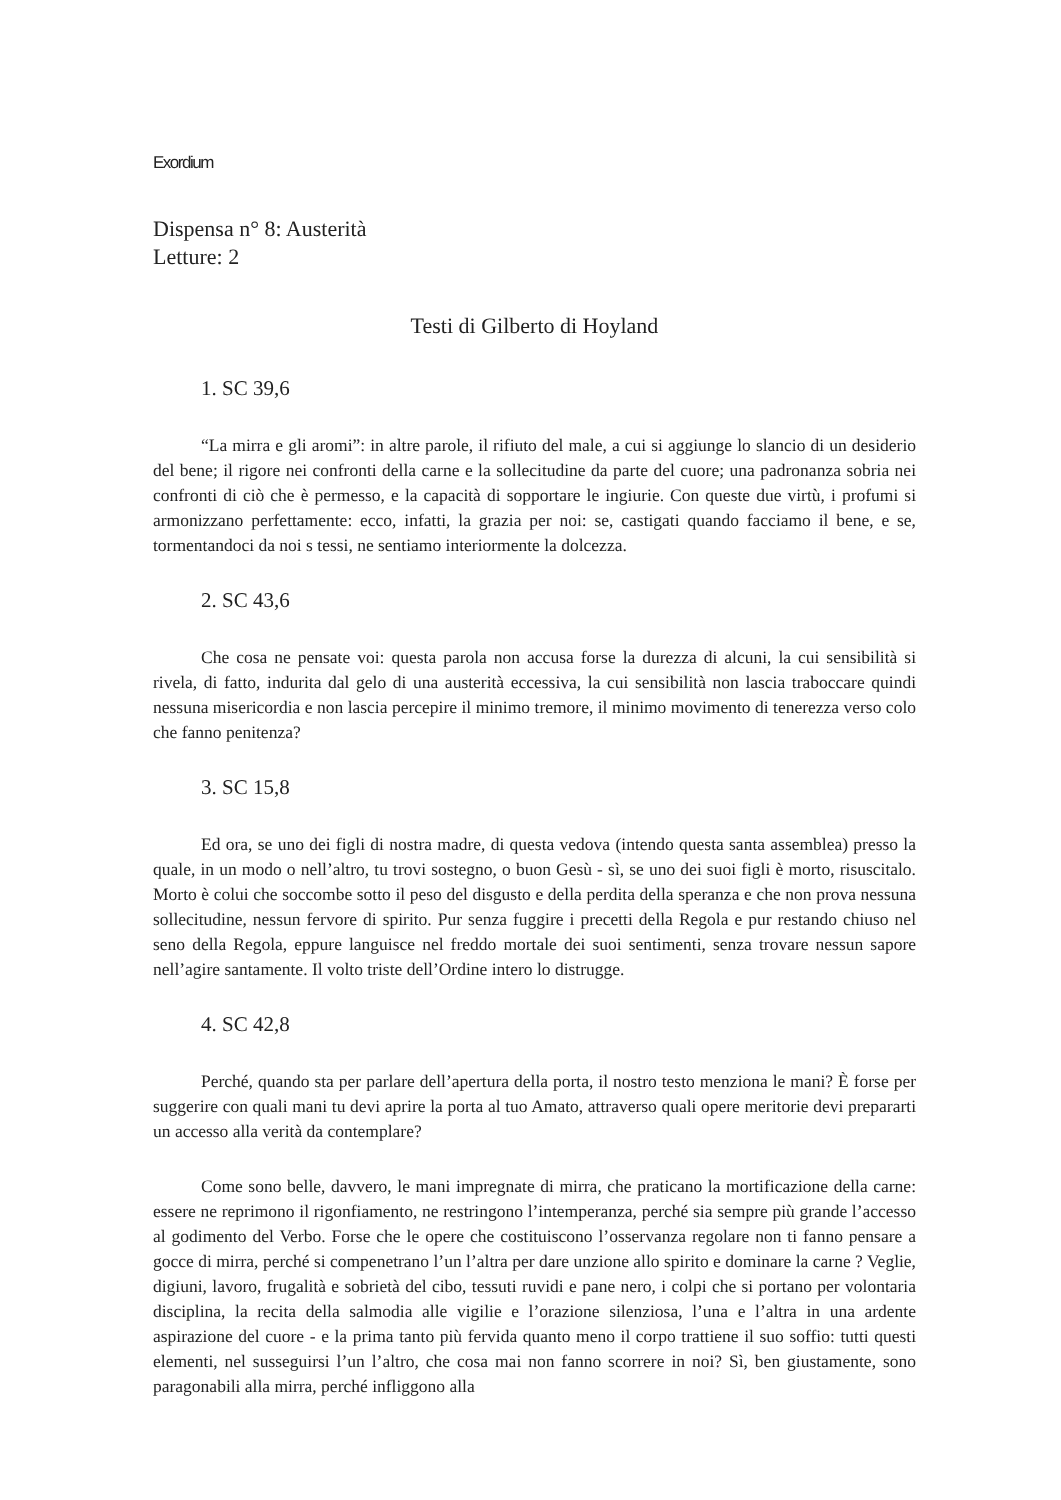Exordium
Dispensa n° 8: Austerità
Letture: 2
Testi di Gilberto di Hoyland
1. SC 39,6
“La mirra e gli aromi”: in altre parole, il rifiuto del male, a cui si aggiunge lo slancio di un desiderio del bene; il rigore nei confronti della carne e la sollecitudine da parte del cuore; una padronanza sobria nei confronti di ciò che è permesso, e la capacità di sopportare le ingiurie. Con queste due virtù, i profumi si armonizzano perfettamente: ecco, infatti, la grazia per noi: se, castigati quando facciamo il bene, e se, tormentandoci da noi s tessi, ne sentiamo interiormente la dolcezza.
2. SC 43,6
Che cosa ne pensate voi: questa parola non accusa forse la durezza di alcuni, la cui sensibilità si rivela, di fatto, indurita dal gelo di una austerità eccessiva, la cui sensibilità non lascia traboccare quindi nessuna misericordia e non lascia percepire il minimo tremore, il minimo movimento di tenerezza verso colo che fanno penitenza?
3. SC 15,8
Ed ora, se uno dei figli di nostra madre, di questa vedova (intendo questa santa assemblea) presso la quale, in un modo o nell’altro, tu trovi sostegno, o buon Gesù - sì, se uno dei suoi figli è morto, risuscitalo. Morto è colui che soccombe sotto il peso del disgusto e della perdita della speranza e che non prova nessuna sollecitudine, nessun fervore di spirito. Pur senza fuggire i precetti della Regola e pur restando chiuso nel seno della Regola, eppure languisce nel freddo mortale dei suoi sentimenti, senza trovare nessun sapore nell’agire santamente. Il volto triste dell’Ordine intero lo distrugge.
4. SC 42,8
Perché, quando sta per parlare dell’apertura della porta, il nostro testo menziona le mani? È forse per suggerire con quali mani tu devi aprire la porta al tuo Amato, attraverso quali opere meritorie devi prepararti un accesso alla verità da contemplare?
Come sono belle, davvero, le mani impregnate di mirra, che praticano la mortificazione della carne: essere ne reprimono il rigonfiamento, ne restringono l’intemperanza, perché sia sempre più grande l’accesso al godimento del Verbo. Forse che le opere che costituiscono l’osservanza regolare non ti fanno pensare a gocce di mirra, perché si compenetrano l’un l’altra per dare unzione allo spirito e dominare la carne ? Veglie, digiuni, lavoro, frugalità e sobrietà del cibo, tessuti ruvidi e pane nero, i colpi che si portano per volontaria disciplina, la recita della salmodia alle vigilie e l’orazione silenziosa, l’una e l’altra in una ardente aspirazione del cuore - e la prima tanto più fervida quanto meno il corpo trattiene il suo soffio: tutti questi elementi, nel susseguirsi l’un l’altro, che cosa mai non fanno scorrere in noi? Sì, ben giustamente, sono paragonabili alla mirra, perché infliggono alla